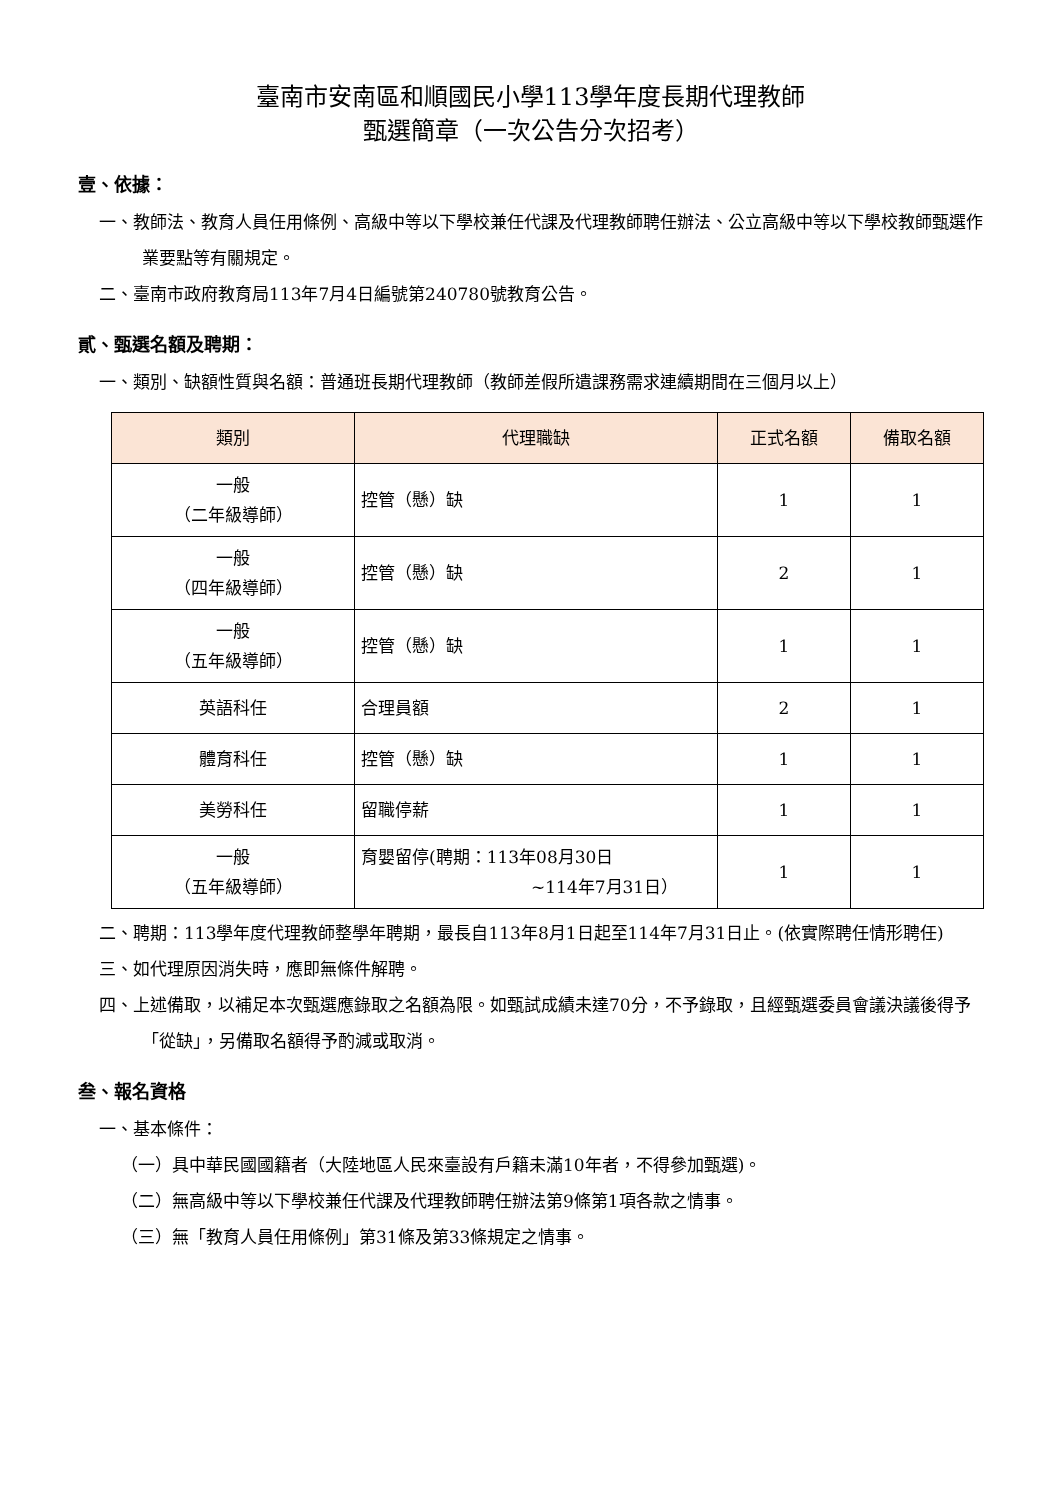臺南市安南區和順國民小學113學年度長期代理教師
甄選簡章（一次公告分次招考）
壹、依據：
一、教師法、教育人員任用條例、高級中等以下學校兼任代課及代理教師聘任辦法、公立高級中等以下學校教師甄選作業要點等有關規定。
二、臺南市政府教育局113年7月4日編號第240780號教育公告。
貳、甄選名額及聘期：
一、類別、缺額性質與名額：普通班長期代理教師（教師差假所遺課務需求連續期間在三個月以上）
| 類別 | 代理職缺 | 正式名額 | 備取名額 |
| --- | --- | --- | --- |
| 一般 （二年級導師） | 控管（懸）缺 | 1 | 1 |
| 一般 （四年級導師） | 控管（懸）缺 | 2 | 1 |
| 一般 （五年級導師） | 控管（懸）缺 | 1 | 1 |
| 英語科任 | 合理員額 | 2 | 1 |
| 體育科任 | 控管（懸）缺 | 1 | 1 |
| 美勞科任 | 留職停薪 | 1 | 1 |
| 一般 （五年級導師） | 育嬰留停(聘期：113年08月30日 ~114年7月31日） | 1 | 1 |
二、聘期：113學年度代理教師整學年聘期，最長自113年8月1日起至114年7月31日止。(依實際聘任情形聘任)
三、如代理原因消失時，應即無條件解聘。
四、上述備取，以補足本次甄選應錄取之名額為限。如甄試成績未達70分，不予錄取，且經甄選委員會議決議後得予「從缺」，另備取名額得予酌減或取消。
叁、報名資格
一、基本條件：
（一）具中華民國國籍者（大陸地區人民來臺設有戶籍未滿10年者，不得參加甄選)。
（二）無高級中等以下學校兼任代課及代理教師聘任辦法第9條第1項各款之情事。
（三）無「教育人員任用條例」第31條及第33條規定之情事。